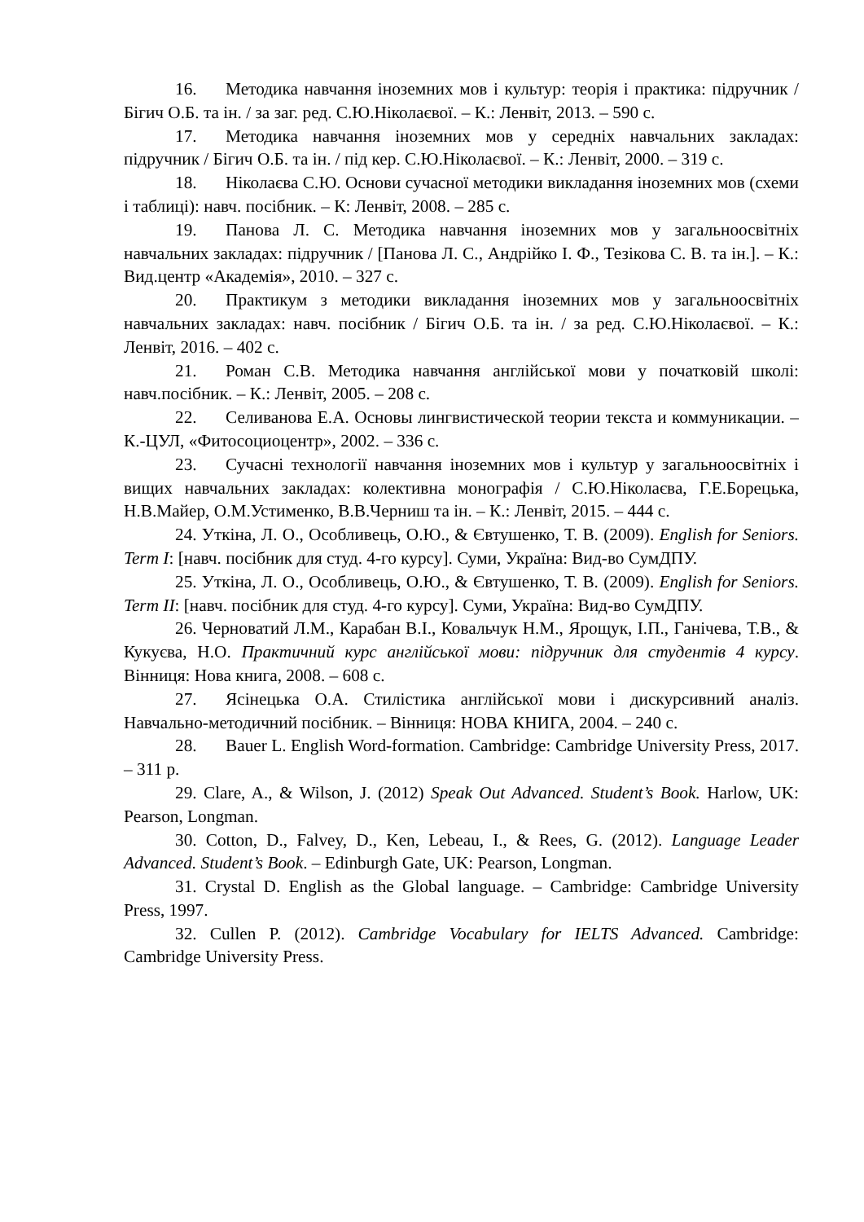16. Методика навчання іноземних мов і культур: теорія і практика: підручник / Бігич О.Б. та ін. / за заг. ред. С.Ю.Ніколаєвої. – К.: Ленвіт, 2013. – 590 с.
17. Методика навчання іноземних мов у середніх навчальних закладах: підручник / Бігич О.Б. та ін. / під кер. С.Ю.Ніколаєвої. – К.: Ленвіт, 2000. – 319 с.
18. Ніколаєва С.Ю. Основи сучасної методики викладання іноземних мов (схеми і таблиці): навч. посібник. – К: Ленвіт, 2008. – 285 с.
19. Панова Л. С. Методика навчання іноземних мов у загальноосвітніх навчальних закладах: підручник / [Панова Л. С., Андрійко І. Ф., Тезікова С. В. та ін.]. – К.: Вид.центр «Академія», 2010. – 327 с.
20. Практикум з методики викладання іноземних мов у загальноосвітніх навчальних закладах: навч. посібник / Бігич О.Б. та ін. / за ред. С.Ю.Ніколаєвої. – К.: Ленвіт, 2016. – 402 с.
21. Роман С.В. Методика навчання англійської мови у початковій школі: навч.посібник. – К.: Ленвіт, 2005. – 208 с.
22. Селиванова Е.А. Основы лингвистической теории текста и коммуникации. – К.-ЦУЛ, «Фитосоциоцентр», 2002. – 336 с.
23. Сучасні технології навчання іноземних мов і культур у загальноосвітніх і вищих навчальних закладах: колективна монографія / С.Ю.Ніколаєва, Г.Е.Борецька, Н.В.Майер, О.М.Устименко, В.В.Черниш та ін. – К.: Ленвіт, 2015. – 444 с.
24. Уткіна, Л. О., Особливець, О.Ю., & Євтушенко, Т. В. (2009). English for Seniors. Term I: [навч. посібник для студ. 4-го курсу]. Суми, Україна: Вид-во СумДПУ.
25. Уткіна, Л. О., Особливець, О.Ю., & Євтушенко, Т. В. (2009). English for Seniors. Term II: [навч. посібник для студ. 4-го курсу]. Суми, Україна: Вид-во СумДПУ.
26. Черноватий Л.М., Карабан В.І., Ковальчук Н.М., Ярощук, І.П., Ганічева, Т.В., & Кукуєва, Н.О. Практичний курс англійської мови: підручник для студентів 4 курсу. Вінниця: Нова книга, 2008. – 608 с.
27. Ясінецька О.А. Стилістика англійської мови і дискурсивний аналіз. Навчально-методичний посібник. – Вінниця: НОВА КНИГА, 2004. – 240 с.
28. Bauer L. English Word-formation. Cambridge: Cambridge University Press, 2017. – 311 p.
29. Clare, A., & Wilson, J. (2012) Speak Out Advanced. Student’s Book. Harlow, UK: Pearson, Longman.
30. Cotton, D., Falvey, D., Ken, Lebeau, I., & Rees, G. (2012). Language Leader Advanced. Student’s Book. – Edinburgh Gate, UK: Pearson, Longman.
31. Crystal D. English as the Global language. – Cambridge: Cambridge University Press, 1997.
32. Cullen P. (2012). Cambridge Vocabulary for IELTS Advanced. Cambridge: Cambridge University Press.